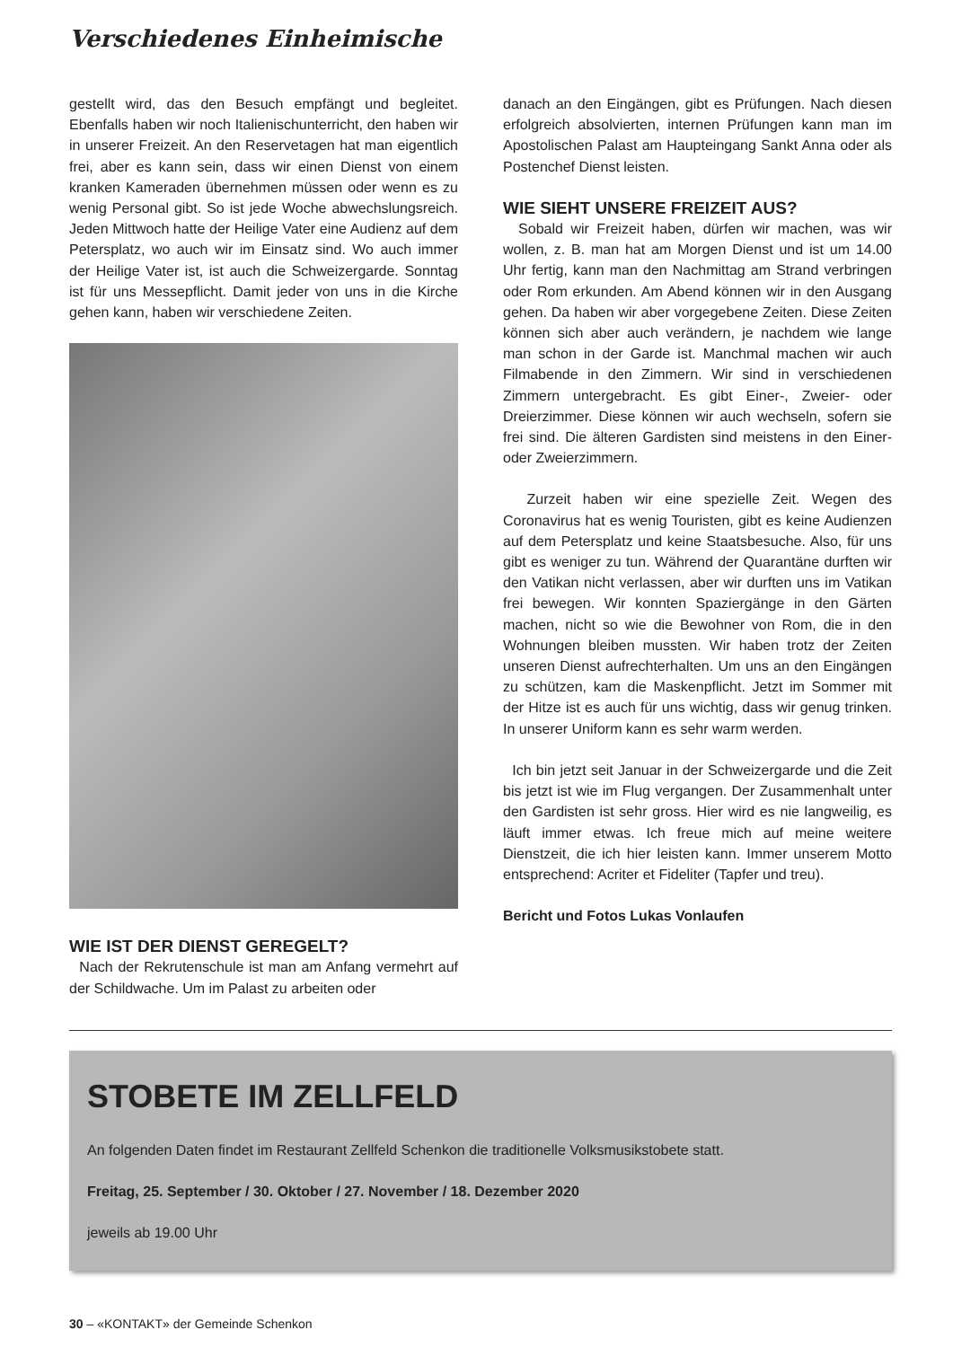Verschiedenes Einheimische
gestellt wird, das den Besuch empfängt und begleitet. Ebenfalls haben wir noch Italienischunterricht, den haben wir in unserer Freizeit. An den Reservetagen hat man eigentlich frei, aber es kann sein, dass wir einen Dienst von einem kranken Kameraden übernehmen müssen oder wenn es zu wenig Personal gibt. So ist jede Woche abwechslungsreich. Jeden Mittwoch hatte der Heilige Vater eine Audienz auf dem Petersplatz, wo auch wir im Einsatz sind. Wo auch immer der Heilige Vater ist, ist auch die Schweizergarde. Sonntag ist für uns Messepflicht. Damit jeder von uns in die Kirche gehen kann, haben wir verschiedene Zeiten.
WIE IST DER DIENST GEREGELT?
Nach der Rekrutenschule ist man am Anfang vermehrt auf der Schildwache. Um im Palast zu arbeiten oder
danach an den Eingängen, gibt es Prüfungen. Nach diesen erfolgreich absolvierten, internen Prüfungen kann man im Apostolischen Palast am Haupteingang Sankt Anna oder als Postenchef Dienst leisten.
WIE SIEHT UNSERE FREIZEIT AUS?
Sobald wir Freizeit haben, dürfen wir machen, was wir wollen, z. B. man hat am Morgen Dienst und ist um 14.00 Uhr fertig, kann man den Nachmittag am Strand verbringen oder Rom erkunden. Am Abend können wir in den Ausgang gehen. Da haben wir aber vorgegebene Zeiten. Diese Zeiten können sich aber auch verändern, je nachdem wie lange man schon in der Garde ist. Manchmal machen wir auch Filmabende in den Zimmern. Wir sind in verschiedenen Zimmern untergebracht. Es gibt Einer-, Zweier- oder Dreierzimmer. Diese können wir auch wechseln, sofern sie frei sind. Die älteren Gardisten sind meistens in den Einer- oder Zweierzimmern.
Zurzeit haben wir eine spezielle Zeit. Wegen des Coronavirus hat es wenig Touristen, gibt es keine Audienzen auf dem Petersplatz und keine Staatsbesuche. Also, für uns gibt es weniger zu tun. Während der Quarantäne durften wir den Vatikan nicht verlassen, aber wir durften uns im Vatikan frei bewegen. Wir konnten Spaziergänge in den Gärten machen, nicht so wie die Bewohner von Rom, die in den Wohnungen bleiben mussten. Wir haben trotz der Zeiten unseren Dienst aufrechterhalten. Um uns an den Eingängen zu schützen, kam die Maskenpflicht. Jetzt im Sommer mit der Hitze ist es auch für uns wichtig, dass wir genug trinken. In unserer Uniform kann es sehr warm werden.
Ich bin jetzt seit Januar in der Schweizergarde und die Zeit bis jetzt ist wie im Flug vergangen. Der Zusammenhalt unter den Gardisten ist sehr gross. Hier wird es nie langweilig, es läuft immer etwas. Ich freue mich auf meine weitere Dienstzeit, die ich hier leisten kann. Immer unserem Motto entsprechend: Acriter et Fideliter (Tapfer und treu).
Bericht und Fotos Lukas Vonlaufen
STOBETE IM ZELLFELD
An folgenden Daten findet im Restaurant Zellfeld Schenkon die traditionelle Volksmusikstobete statt.
Freitag, 25. September / 30. Oktober / 27. November / 18. Dezember 2020
jeweils ab 19.00 Uhr
30 – «KONTAKT» der Gemeinde Schenkon